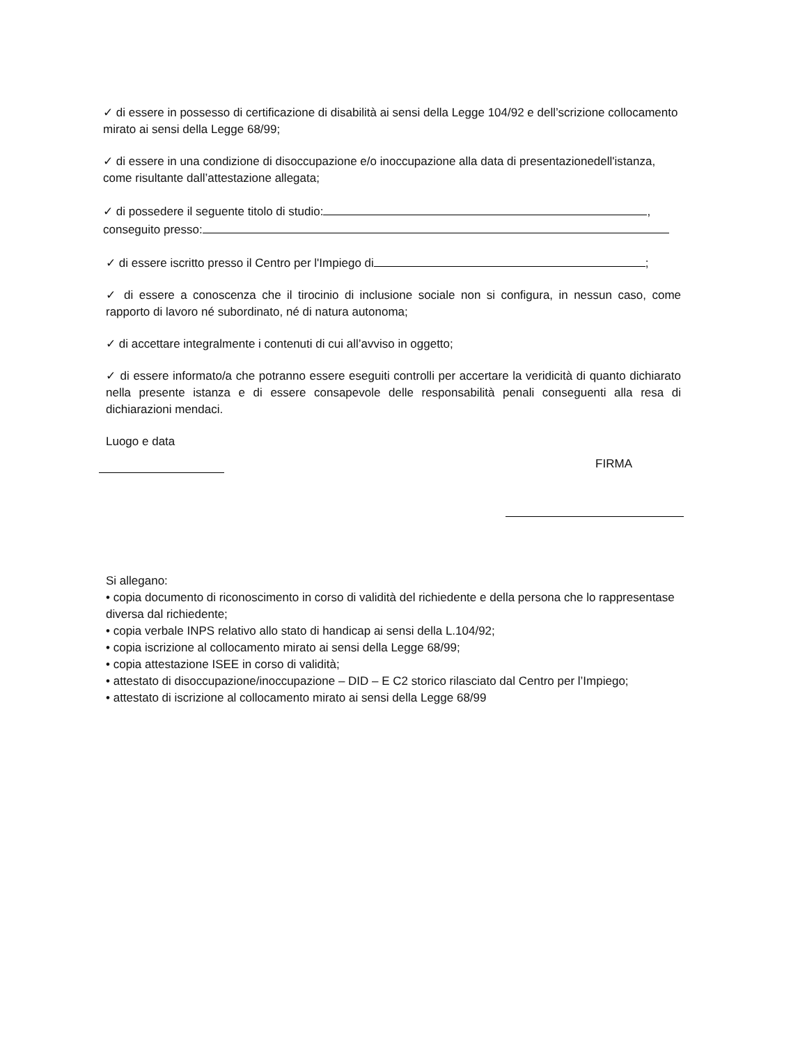✓ di essere in possesso di certificazione di disabilità ai sensi della Legge 104/92 e dell’scrizione collocamento mirato ai sensi della Legge 68/99;
✓ di essere in una condizione di disoccupazione e/o inoccupazione alla data di presentazionedell'istanza, come risultante dall’attestazione allegata;
✓ di possedere il seguente titolo di studio: ,
conseguito presso:
✓ di essere iscritto presso il Centro per l'Impiego di ;
✓ di essere a conoscenza che il tirocinio di inclusione sociale non si configura, in nessun caso, come rapporto di lavoro né subordinato, né di natura autonoma;
✓ di accettare integralmente i contenuti di cui all’avviso in oggetto;
✓ di essere informato/a che potranno essere eseguiti controlli per accertare la veridicità di quanto dichiarato nella presente istanza e di essere consapevole delle responsabilità penali conseguenti alla resa di dichiarazioni mendaci.
Luogo e data
FIRMA
Si allegano:
• copia documento di riconoscimento in corso di validità del richiedente e della persona che lo rappresentase diversa dal richiedente;
• copia verbale INPS relativo allo stato di handicap ai sensi della L.104/92;
• copia iscrizione al collocamento mirato ai sensi della Legge 68/99;
• copia attestazione ISEE in corso di validità;
• attestato di disoccupazione/inoccupazione – DID – E C2 storico rilasciato dal Centro per l’Impiego;
• attestato di iscrizione al collocamento mirato ai sensi della Legge 68/99